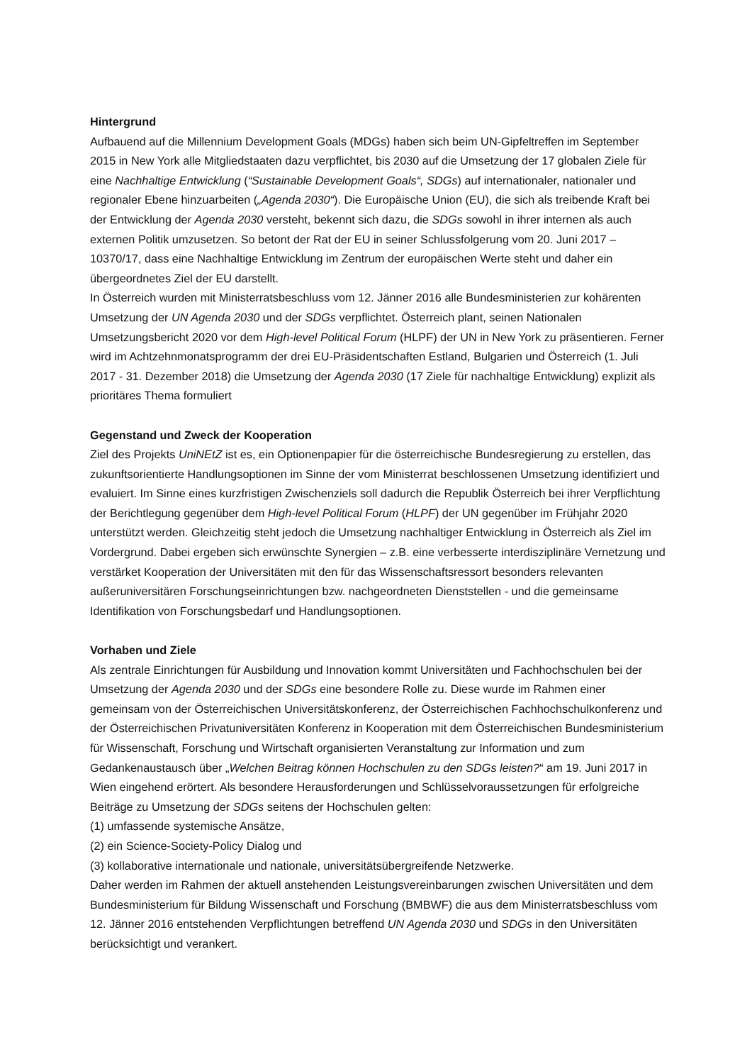Hintergrund
Aufbauend auf die Millennium Development Goals (MDGs) haben sich beim UN-Gipfeltreffen im September 2015 in New York alle Mitgliedstaaten dazu verpflichtet, bis 2030 auf die Umsetzung der 17 globalen Ziele für eine Nachhaltige Entwicklung (“Sustainable Development Goals“, SDGs) auf internationaler, nationaler und regionaler Ebene hinzuarbeiten („Agenda 2030“). Die Europäische Union (EU), die sich als treibende Kraft bei der Entwicklung der Agenda 2030 versteht, bekennt sich dazu, die SDGs sowohl in ihrer internen als auch externen Politik umzusetzen. So betont der Rat der EU in seiner Schlussfolgerung vom 20. Juni 2017 – 10370/17, dass eine Nachhaltige Entwicklung im Zentrum der europäischen Werte steht und daher ein übergeordnetes Ziel der EU darstellt.
In Österreich wurden mit Ministerratsbeschluss vom 12. Jänner 2016 alle Bundesministerien zur kohärenten Umsetzung der UN Agenda 2030 und der SDGs verpflichtet. Österreich plant, seinen Nationalen Umsetzungsbericht 2020 vor dem High-level Political Forum (HLPF) der UN in New York zu präsentieren. Ferner wird im Achtzehnmonatsprogramm der drei EU-Präsidentschaften Estland, Bulgarien und Österreich (1. Juli 2017 - 31. Dezember 2018) die Umsetzung der Agenda 2030 (17 Ziele für nachhaltige Entwicklung) explizit als prioritäres Thema formuliert
Gegenstand und Zweck der Kooperation
Ziel des Projekts UniNEtZ ist es, ein Optionenpapier für die österreichische Bundesregierung zu erstellen, das zukunftsorientierte Handlungsoptionen im Sinne der vom Ministerrat beschlossenen Umsetzung identifiziert und evaluiert. Im Sinne eines kurzfristigen Zwischenziels soll dadurch die Republik Österreich bei ihrer Verpflichtung der Berichtlegung gegenüber dem High-level Political Forum (HLPF) der UN gegenüber im Frühjahr 2020 unterstützt werden. Gleichzeitig steht jedoch die Umsetzung nachhaltiger Entwicklung in Österreich als Ziel im Vordergrund. Dabei ergeben sich erwünschte Synergien – z.B. eine verbesserte interdisziplinäre Vernetzung und verstärket Kooperation der Universitäten mit den für das Wissenschaftsressort besonders relevanten außeruniversitären Forschungseinrichtungen bzw. nachgeordneten Dienststellen - und die gemeinsame Identifikation von Forschungsbedarf und Handlungsoptionen.
Vorhaben und Ziele
Als zentrale Einrichtungen für Ausbildung und Innovation kommt Universitäten und Fachhochschulen bei der Umsetzung der Agenda 2030 und der SDGs eine besondere Rolle zu. Diese wurde im Rahmen einer gemeinsam von der Österreichischen Universitätskonferenz, der Österreichischen Fachhochschulkonferenz und der Österreichischen Privatuniversitäten Konferenz in Kooperation mit dem Österreichischen Bundesministerium für Wissenschaft, Forschung und Wirtschaft organisierten Veranstaltung zur Information und zum Gedankenaustausch über „Welchen Beitrag können Hochschulen zu den SDGs leisten?“ am 19. Juni 2017 in Wien eingehend erörtert. Als besondere Herausforderungen und Schlüsselvoraussetzungen für erfolgreiche Beiträge zu Umsetzung der SDGs seitens der Hochschulen gelten:
(1) umfassende systemische Ansätze,
(2) ein Science-Society-Policy Dialog und
(3) kollaborative internationale und nationale, universitätsübergreifende Netzwerke.
Daher werden im Rahmen der aktuell anstehenden Leistungsvereinbarungen zwischen Universitäten und dem Bundesministerium für Bildung Wissenschaft und Forschung (BMBWF) die aus dem Ministerratsbeschluss vom 12. Jänner 2016 entstehenden Verpflichtungen betreffend UN Agenda 2030 und SDGs in den Universitäten berücksichtigt und verankert.